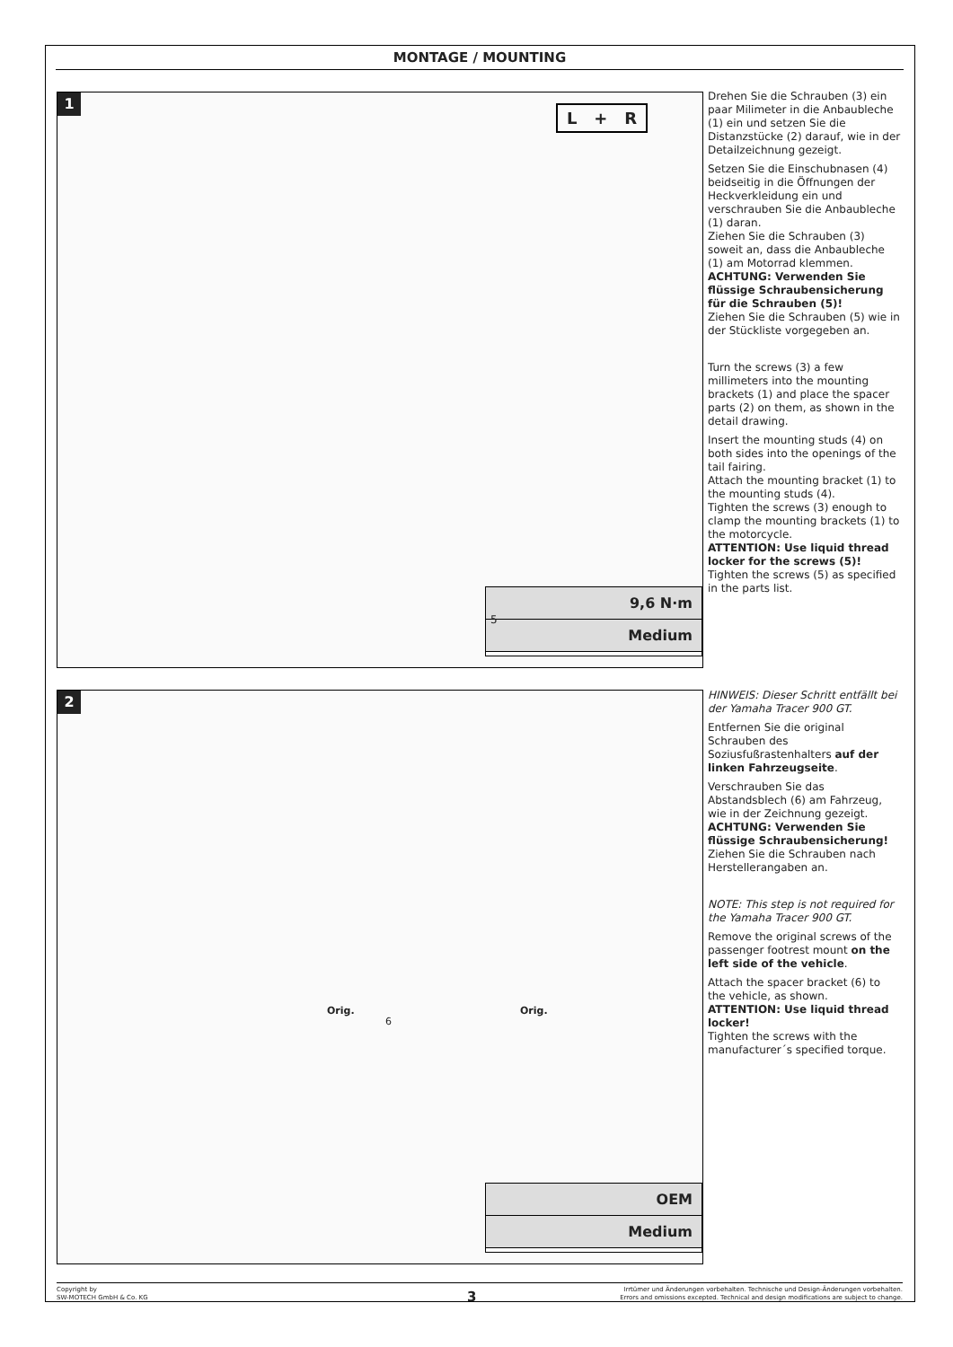MONTAGE / MOUNTING
1
L + R
9,6 N·m
Medium
5
Drehen Sie die Schrauben (3) ein paar Milimeter in die Anbaubleche (1) ein und setzen Sie die Distanzstücke (2) darauf, wie in der Detailzeichnung gezeigt.
Setzen Sie die Einschubnasen (4) beidseitig in die Öffnungen der Heckverkleidung ein und verschrauben Sie die Anbaubleche (1) daran.
Ziehen Sie die Schrauben (3) soweit an, dass die Anbaubleche (1) am Motorrad klemmen.
ACHTUNG: Verwenden Sie flüssige Schraubensicherung für die Schrauben (5)!
Ziehen Sie die Schrauben (5) wie in der Stückliste vorgegeben an.
Turn the screws (3) a few millimeters into the mounting brackets (1) and place the spacer parts (2) on them, as shown in the detail drawing.
Insert the mounting studs (4) on both sides into the openings of the tail fairing.
Attach the mounting bracket (1) to the mounting studs (4).
Tighten the screws (3) enough to clamp the mounting brackets (1) to the motorcycle.
ATTENTION: Use liquid thread locker for the screws (5)!
Tighten the screws (5) as specified in the parts list.
2
Orig.
6
Orig.
OEM
Medium
HINWEIS: Dieser Schritt entfällt bei der Yamaha Tracer 900 GT.
Entfernen Sie die original Schrauben des Soziusfußrastenhalters auf der linken Fahrzeugseite.
Verschrauben Sie das Abstandsblech (6) am Fahrzeug, wie in der Zeichnung gezeigt.
ACHTUNG: Verwenden Sie flüssige Schraubensicherung!
Ziehen Sie die Schrauben nach Herstellerangaben an.
NOTE: This step is not required for the Yamaha Tracer 900 GT.
Remove the original screws of the passenger footrest mount on the left side of the vehicle.
Attach the spacer bracket (6) to the vehicle, as shown.
ATTENTION: Use liquid thread locker!
Tighten the screws with the manufacturer´s specified torque.
Copyright by
SW-MOTECH GmbH & Co. KG
3
Irrtümer und Änderungen vorbehalten. Technische und Design-Änderungen vorbehalten.
Errors and omissions excepted. Technical and design modifications are subject to change.